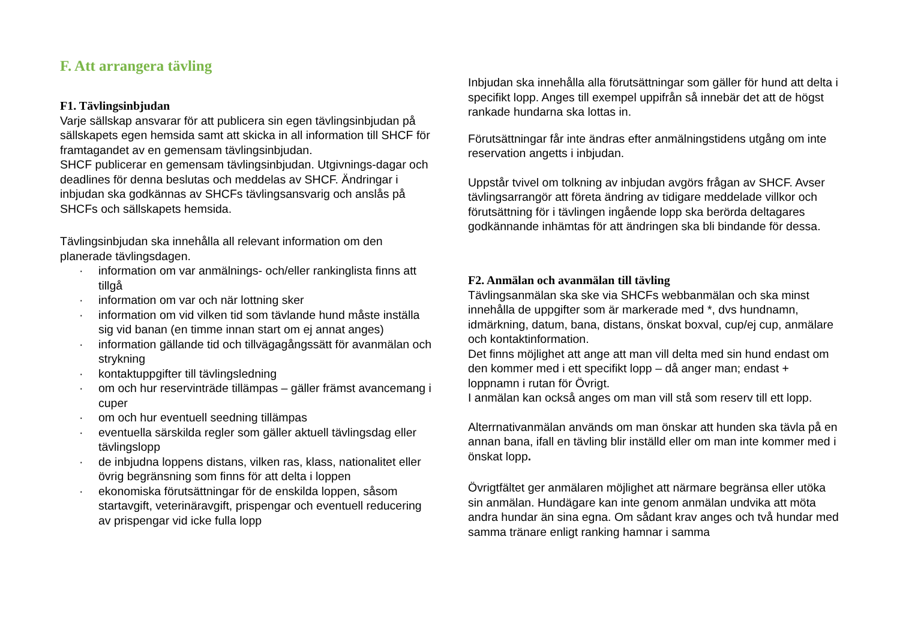F. Att arrangera tävling
F1. Tävlingsinbjudan
Varje sällskap ansvarar för att publicera sin egen tävlingsinbjudan på sällskapets egen hemsida samt att skicka in all information till SHCF för framtagandet av en gemensam tävlingsinbjudan.
SHCF publicerar en gemensam tävlingsinbjudan. Utgivnings-dagar och deadlines för denna beslutas och meddelas av SHCF. Ändringar i inbjudan ska godkännas av SHCFs tävlingsansvarig och anslås på SHCFs och sällskapets hemsida.
Tävlingsinbjudan ska innehålla all relevant information om den planerade tävlingsdagen.
· information om var anmälnings- och/eller rankinglista finns att tillgå
· information om var och när lottning sker
· information om vid vilken tid som tävlande hund måste inställa sig vid banan (en timme innan start om ej annat anges)
· information gällande tid och tillvägagångssätt för avanmälan och strykning
· kontaktuppgifter till tävlingsledning
· om och hur reservinträde tillämpas – gäller främst avancemang i cuper
· om och hur eventuell seedning tillämpas
· eventuella särskilda regler som gäller aktuell tävlingsdag eller tävlingslopp
· de inbjudna loppens distans, vilken ras, klass, nationalitet eller övrig begränsning som finns för att delta i loppen
· ekonomiska förutsättningar för de enskilda loppen, såsom startavgift, veterinäravgift, prispengar och eventuell reducering av prispengar vid icke fulla lopp
Inbjudan ska innehålla alla förutsättningar som gäller för hund att delta i specifikt lopp. Anges till exempel uppifrån så innebär det att de högst rankade hundarna ska lottas in.
Förutsättningar får inte ändras efter anmälningstidens utgång om inte reservation angetts i inbjudan.
Uppstår tvivel om tolkning av inbjudan avgörs frågan av SHCF. Avser tävlingsarrangör att företa ändring av tidigare meddelade villkor och förutsättning för i tävlingen ingående lopp ska berörda deltagares godkännande inhämtas för att ändringen ska bli bindande för dessa.
F2. Anmälan och avanmälan till tävling
Tävlingsanmälan ska ske via SHCFs webbanmälan och ska minst innehålla de uppgifter som är markerade med *, dvs hundnamn, idmärkning, datum, bana, distans, önskat boxval, cup/ej cup, anmälare och kontaktinformation.
Det finns möjlighet att ange att man vill delta med sin hund endast om den kommer med i ett specifikt lopp – då anger man; endast + loppnamn i rutan för Övrigt.
I anmälan kan också anges om man vill stå som reserv till ett lopp.
Alterrnativanmälan används om man önskar att hunden ska tävla på en annan bana, ifall en tävling blir inställd eller om man inte kommer med i önskat lopp.
Övrigtfältet ger anmälaren möjlighet att närmare begränsa eller utöka sin anmälan. Hundägare kan inte genom anmälan undvika att möta andra hundar än sina egna. Om sådant krav anges och två hundar med samma tränare enligt ranking hamnar i samma